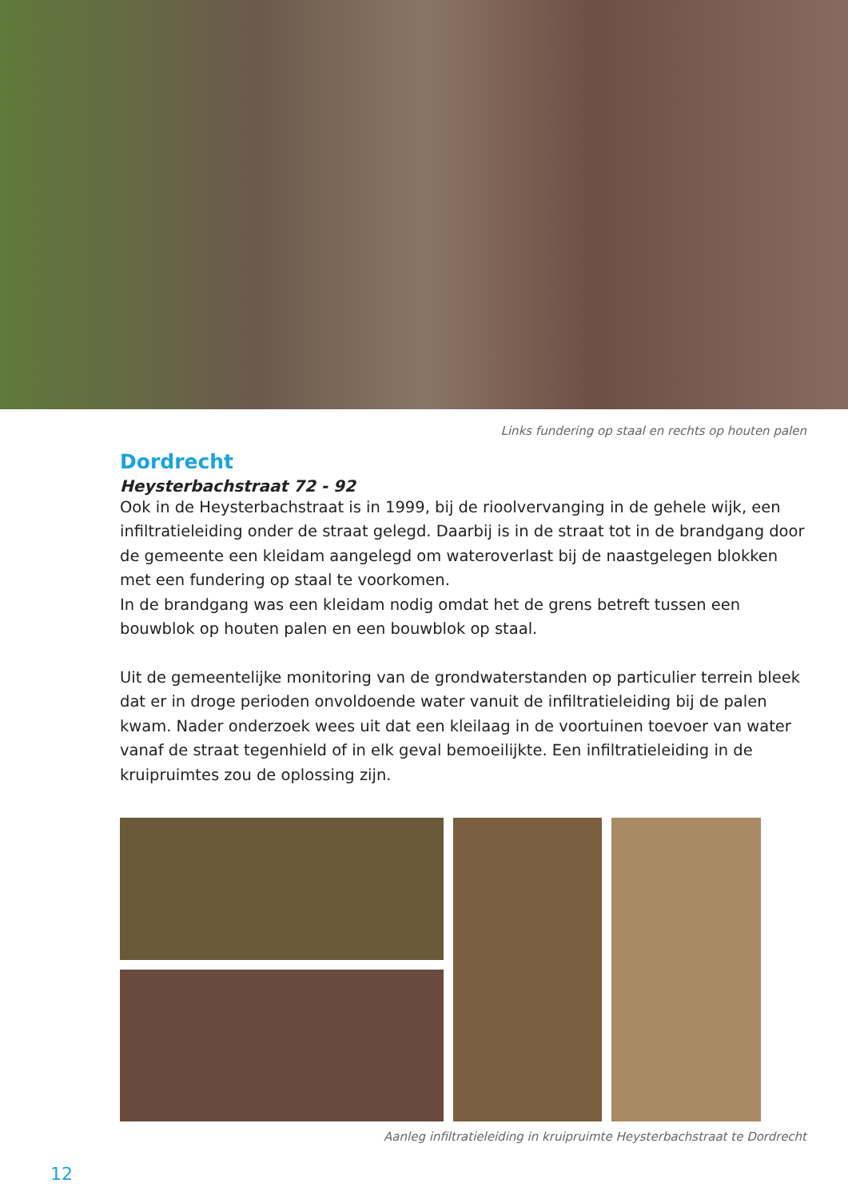Links fundering op staal en rechts op houten palen
Dordrecht
Heysterbachstraat 72 - 92
Ook in de Heysterbachstraat is in 1999, bij de rioolvervanging in de gehele wijk, een infiltratieleiding onder de straat gelegd. Daarbij is in de straat tot in de brandgang door de gemeente een kleidam aangelegd om wateroverlast bij de naastgelegen blokken met een fundering op staal te voorkomen.
In de brandgang was een kleidam nodig omdat het de grens betreft tussen een bouwblok op houten palen en een bouwblok op staal.
Uit de gemeentelijke monitoring van de grondwaterstanden op particulier terrein bleek dat er in droge perioden onvoldoende water vanuit de infiltratieleiding bij de palen kwam. Nader onderzoek wees uit dat een kleilaag in de voortuinen toevoer van water vanaf de straat tegenhield of in elk geval bemoeilijkte. Een infiltratieleiding in de kruipruimtes zou de oplossing zijn.
Aanleg infiltratieleiding in kruipruimte Heysterbachstraat te Dordrecht
12